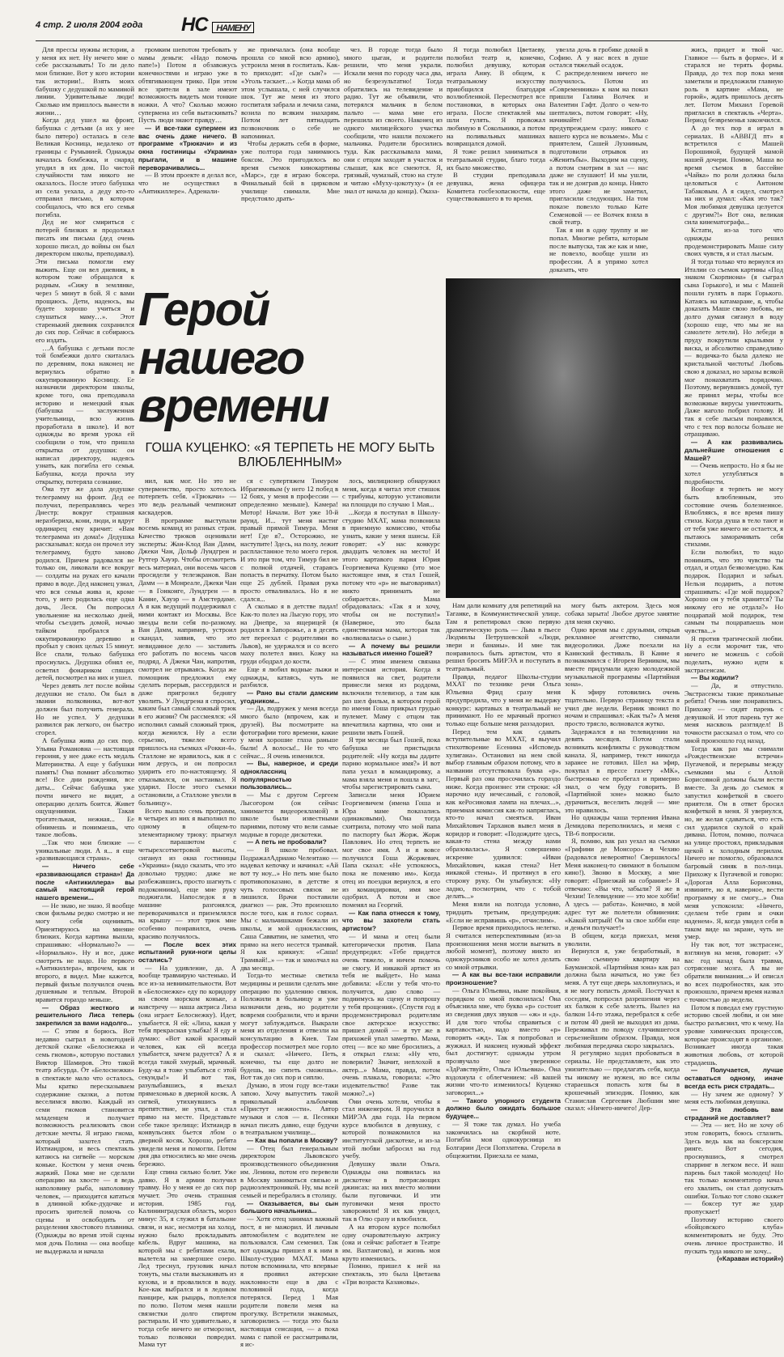4 стр. 2 июля 2004 года
НС НАМЕНУ
Для прессы нужны истории, а у меня их нет. Ну нечего мне о себе рассказывать! То ли дело мои близкие. Вот у кого истории так истории!.. Взять моих бабушку с дедушкой по маминой линии. Удивительные люди! Сколько им пришлось вынести в жизни…
Когда дед ушел на фронт, бабушка с детьми (а их у нее было пятеро) осталась в селе Великая Косница, недалеко от границы с Румынией. Однажды началась бомбежка, и снаряд угодил в их дом. По чистой случайности там никого не оказалось. После этого бабушка из села уехала, а деду кто-то отправил письмо, в котором сообщалось, что вся его семья погибла.
Дед не мог смириться с потерей близких и продолжал писать им письма (дед очень хорошо писал, до войны он был директором школы, преподавал). Эти письма помогли ему выжить. Еще он вел дневник, в котором тоже обращался к родным. «Сижу в землянке, через 5 минут в бой. Я с вами прощаюсь. Дети, надеюсь, вы будете хорошо учиться и слушаться маму…». Этот старенький дневник сохранился до сих пор. Сейчас я собираюсь его издать.
…А бабушка с детьми после той бомбежки долго скиталась по деревням, пока наконец не вернулась обратно в оккупированную Косницу. Ее назначили директором школы, кроме того, она преподавала историю и немецкий язык (бабушка — заслуженная учительница, всю жизнь проработала в школе). И вот однажды во время урока ей сообщили о том, что пришла открытка от дедушки: он написал директору, надеясь узнать, как погибла его семья. Бабушка, когда прочла эту открытку, потеряла сознание.
Она тут же дала дедушке телеграмму на фронт. Дед ее получил, переправляясь через Днестр: вокруг страшная неразбериха, кони, люди, и вдруг ординарец ему кричит: «Вам телеграмма из дома!» Дедушка рассказывал: когда он прочел эту телеграмму, будто заново родился. Причем радовался не только он, ликовали все вокруг — солдаты на руках его качали прямо в воде. Дед наконец узнал, что вся семья жива и, кроме того, у него родилась еще одна дочь, Леся. Он попросил увольнение на несколько дней, чтобы съездить домой, ночью тайком пробрался в оккупированную деревню и пробыл у своих целых 15 минут. Все спали, только бабушка проснулась. Дедушка обнял ее, осветил фонариком спящих детей, посмотрел на них и ушел.
Через девять лет после войны дедушки не стало. Он был в звании полковника, вот-вот должен был получить генерала. Но не успел. У дедушки развился рак легкого, он быстро сгорел.
А бабушка жива до сих пор. Ульяна Романовна — настоящая героиня, у нее даже есть медаль Материнства. А еще у бабушки память! Она помнит абсолютно все! Все дни рождения, все даты... Сейчас бабушка уже почти ничего не видит, а операцию делать боится. Живет ощущениями. Такая трогательная, нежная... Ее обнимешь и понимаешь, что такое любовь.
...Так что мои близкие — уникальные люди. А я... я еще «развивающаяся страна».
— Ничего себе «развивающаяся страна»! Да после «Антикиллера» вы самый настоящий герой нашего времени...
— Не знаю, не знаю. Я вообще свои фильмы редко смотрю и не могу себя оценивать. Ориентируюсь на мнение близких. Когда картина вышла, спрашиваю: «Нормально?» — «Нормально». Ну и все, даже смотреть не надо. Но первого «Антикиллера», впрочем, как и второго, я видел. Мне кажется, первый фильм получился очень душевным и теплым. Второй нравится гораздо меньше.
— Образ жесткого и решительного Лиса теперь закрепился за вами надолго...
— С этим я борюсь. Вот недавно сыграл в новогодней детской сказке «Белоснежка и семь гномов», которую поставил Виктор Шамиров. Это такой театр абсурда. От «Белоснежки» в спектакле мало что осталось. Мы кратко пересказываем содержание сказки, а потом веселимся вволю. Каждый из семи гномов становится младенцем и получает возможность реализовать свои детские мечты. Я играю гнома, который захотел стать Ихтиандром, и весь спектакль катаюсь на сигвейе — морском коньке. Костюм у меня очень жаркий. Пока мне не сделали операцию на хвосте — я ведь наполовину рыба, наполовину человек, — приходится кататься в длинной юбке-дудочке и просить зрителей помочь со сцены и освободить от разделения хвостового плавника. (Однажды во время этой сцены моя дочь Полина — она вообще не выдержала и начала
громким шепотом требовать у мамы деньги: «Надо помочь папе!») Потом я обзавожусь конечностями и играю уже в обтягивающем трико. При этом все зрители в зале имеют возможность видеть мои тонкие ножки. А что? Сколько можно супермена из себя вытаскивать? Пусть люди знают правду…
— И все-таки супермен из вас очень даже ничего. В программе «Трюкачи» и из окна гостиницы «Украина» прыгали, и в машине переворачивались...
— В этом проекте я делал все, что не осуществил в «Антикиллере». Адренали-
же примчалась (она вообще прошла со мной всю армию), устроила меня в госпиталь. Как-то приходит: «Где сын?» — «Уголь таскает…» Когда мама об этом услышала, с ней случился шок. Тут же меня из этого госпиталя забрала и лечила сама, возила по всяким знахарям. Потом лет пятнадцать позвоночник о себе не напоминал.
Чтобы держать себя в форме, уже полтора года занимаюсь боксом. Это пригодилось во время съемок кинокартины «Марс», где я играю боксера. Финальный бой в цирковом училище снимали. Мне предстояло драть-
чез. В городе тогда было много цыган, и родители решили, что меня украли. Искали меня по городу часа два, но безрезультатно! Тогда обратились на телевидение и радио. Тут же объявили, что потерялся мальчик в белом пальто — мама мне его перешила из своего. Наконец из одного милицейского участка сообщили, что нашли похожего мальчика. Родители бросились туда. Как рассказывала мама, они с отцом заходят в участок и слышат, как все смеются. Я, грязный, чумазый, стою на стуле и читаю «Муху-цокотуху» (я ее знал от начала до конца). Оказа-
Я тогда полюбил Цветаеву, полюбил театр и, конечно, полюбил девушку, которая играла Анну. В общем, к театральному искусству приобщился благодаря возлюбленной. Пересмотрел все постановки, в которых она играла. После спектаклей мы шли гулять. Я провожал любимую в Сокольники, а потом на поливальных машинах возвращался домой.
Я тоже решил заниматься в театральной студии, благо тогда их было множество.
В студии преподавала девушка, жена офицера Комитета госбезопасности, еще существовавшего в то время.
увезла дочь в гробике домой в Софию. А у нас всех в душе остался тяжелый осадок.
С распределением ничего не получилось. Потом из «Современника» к нам на показ пришли Галина Волчек и Валентин Гафт. Долго о чем-то шептались, потом говорят: «Ну, начинайте! Только предупреждаем сразу: никого с вашего курса не возьмем». Мы с приятелем, Сашей Лухниным, подготовили отрывок из «Женитьбы». Выходим на сцену, а потом смотрим в зал — нас даже не слушают! И мы ушли, так и не доиграв до конца. Никто этого даже не заметил, пригласили следующих. На том показе повезло только Кате Семеновой — ее Волчек взяла в свой театр.
Так я ни в одну труппу и не попал. Многие ребята, которым после выпуска, так же как и мне, не повезло, вообще ушли из профессии. А я упрямо хотел доказать, что
Герой нашего времени
ГОША КУЦЕНКО: «Я ТЕРПЕТЬ НЕ МОГУ БЫТЬ ВЛЮБЛЕННЫМ»
нил, как мог. Но это не суперменство, просто хотелось потерпеть себя. «Трюкачи» — это ведь реальный чемпионат каскадеров.
В программе выступали восемь команд из разных стран. Качество трюков оценивали эксперты: Жан-Клод Ван Дамм, Джеки Чан, Дольф Лундгрен и Рутгер Хауэр. Чтобы отсмотреть весь материал, они восемь часов просидели у телеэкранов. Ван Дамм — в Монреале, Джеки Чан — в Гонконге, Лундгрен — в Канне, Хауэр — в Амстердаме. А я как ведущий поддерживал с ними контакт из Москвы. Все звезды вели себя по-разному. Ван Дамм, например, устроил скандал, заявив, что это невиданное дело — заставить его работать по восемь часов подряд. А Джеки Чан, напротив, смотрел не отрываясь. Когда же помощник предложил ему сделать перерыв, рассердился и даже пригрозил беднягу уволить. У Лундгрена я спросил, каким был самый сложный трюк в его жизни? Он рассмеялся: «Я исполнил самый сложный трюк, когда женился. Ну а если серьезно, тяжелее всего пришлось на съемках «Рокки-4». Сталлоне не нравилось, как я с ним дерусь, и он попросил ударить его по-настоящему. Я отказывался, он настаивал. Я ударил. После этого съемки остановили, а Сталлоне увезли в больницу».
Всего вышло семь программ, в четырех из них я выполнил по одному в общем-то элементарному трюку: прыгнул с парашютом с четырехсотметровой высоты, сиганул из окна гостиницы «Украина» (надо сказать, что это довольно трудно: даже не разбежавшись, просто шагнуть с подоконника), еще мне руку поджигали. Напоследок я в машине разгонялся, переворачивался и приземлялся на крышу — этот трюк мне особенно понравился, очень красиво получилось.
— После всех этих испытаний руки-ноги целы остались?
— На удивление, да. А вообще травмирую частенько. И все из-за невнимательности. Вот в «Белоснежке» еду по коридору на своем морском коньке, а навстречу — наша актриса Лиза (она играет Белоснежку). Идет, улыбается. Я ей: «Лиза, какая у тебя прекрасная улыбка! Я еду и думаю: «Вот какой красивый человек, как ей всегда улыбается, зачем радуется? А я всегда такой хмурый, мрачный. Буду-ка я тоже улыбаться с этой секунды!» И вот так, разулыбавшись, я въехал прямехонько в дверной косяк. А сигвей, утихнувшись в препятствие, не упал, а стал прямо на месте. Представьте себе такое зрелище: Ихтиандр в конвульсиях бьется лбом о дверной косяк. Хорошо, ребята увидели меня и помогли. Потом дня два относились ко мне очень бережно.
Еще спина сильно болит. Уже давно. Я в армии получил травму. Но у меня ее до сих пор мучает. Это очень страшная история. 1985 год. Калининградская область, мороз минус 35, я служил в батальоне связи, и нас, несмотря на холод, нужно было прокладывать кабель. Вдруг машина, на которой мы с ребятами ехали, вылетела на замерзшее озеро. Лед треснул, грузовик начал тонуть, мы стали выскакивать из кузова, и я провалился в воду. Кое-как выбрался и в ледовом панцире, как рыцарь, поплелся по полю. Потом меня нашли связистки долго спиртом растирали. И что удивительно, я тогда себе ничего не отморозил, только позвонки повредил. Мама тут
ся с супертяжем Тимуром Ибрагимовым (у него 12 побед в 12 боях, у меня в профессии — определенно меньше). Камера! Мотор! Начали. Вот уже 10-й раунд. И... тут меня настиг правый прямой Тимура. Меня нет! Где я?.. Осторожно, не наступите! Здесь, на полу, лежит распластанное тело моего героя. И это при том, что Тимур бил не с полной отдачей, стараясь попасть в перчатку. Потом было еще 25 дублей. Правая рука просто отваливалась. Но я не сдался...
А сколько я в детстве падал! Как-то полез на Лысую гору, это на Днепре, за ящерицей (я родился в Запорожье, а в десять лет переехал с родителями во Львов), не удержался и со всего маху полетел вниз. Кожу на груди ободрал до кости.
Еще я любил водные лыжи и однажды, катаясь, чуть не разбился.
— Рано вы стали дамским угодником...
— Да, подружек у меня всегда много было (впрочем, как и друзей). Вы посмотрите на фотографии того времени, какие у меня хорошие глаза раньше были! А волосы!.. Не то что сейчас... Я очень изменился.
— Вы, наверное, и среди одноклассниц популярностью пользовались...
— Мы с другом Сергеем Лысогором (он сейчас занимается видеорекламой) в школе были известными парнями, потому что вели самые модные в городе дискотеки.
— А петь не пробовали?
— В школе пробовал. ПодражалАдриано Челентано — надевал кепочку и начинал: «Ай вот ту ноу...» Но петь мне было противопоказано, в детстве я чуть голосовых связок не лишился. Врачи поставили диагноз — рак. Это произошло после того, как я голос сорвал. Мы с мальчишками бежали из школы, и мой одноклассник, Саша Савватин, не заметил, что прямо на него несется трамвай. Я как крикнул: «Саша! Трамвай!..» — так и замолчал на два месяца.
Тогда-то местные светила медицины и решили сделать мне операцию по удалению связок. Положили в больницу и уже назначили день, но родители вовремя сообразили, что и врачи могут заблуждаться. Выкрали меня из отделения и отвезли на консультацию в Киев. Там профессор посмотрел мое горло и сказал: «Ничего. Петь, конечно, ты еще долго не будешь, но сипеть сможешь». Вот так до сих пор и сиплю.
Думаю, в этом году все-таки запою. Хочу выпустить такой прикольный альбомчик «Пристут нежности». Автор музыки и слов — я. Песенки начал писать давно, еще будучи в театральном училище...
— Как вы попали в Москву?
— Отец был генеральным директором Львовского производственного объединения им. Ленина, потом его перевели в Москву заниматься связью и радиоэлектроникой. Ну, мы всей семьей и перебрались в столицу.
— Оказывается, вы сын большого начальника...
— Хотя отец занимал важный пост, я не мажорил. И личным автомобилем с водителем не пользовался. Сам семенил. Так вот однажды пришел я к ним в Школу-студию МХАТ. Мама потом вспоминала, что впервые я проявил актерские наклонности еще в два с половиной года, когда потерялся. Перед 1 Мая родители повели меня на прогулку. Встретили знакомых, заговорились — тогда это была настоящая сенсация, — а пока мама с папой ее рассматривали, я ис-
лось, милиционер обнаружил меня, когда я читал этот стишок с трибуны, которую установили на площади по случаю 1 Мая...
...Когда я поступал в Школу-студию МХАТ, мама позвонила в приемную комиссию, чтобы узнать, какие у меня шансы. Ей говорят: «У нас конкурс двадцать человек на место! И этого картавого парня Юрия Георгиевича Куценко (это мое настоящее имя, я стал Гошей, потому что «р» не выговаривал) никто принимать не собирается». Мама обрадовалась: «Так я и хочу, чтобы он не поступил!» (Наверное, это была единственная мама, которая так «волновалась» о сыне.)
— А почему вы решили называться именно Гошей?
— С этим именем связана интересная история. Когда я появился на свет, родители принесли меня из роддома, включили телевизор, а там как раз шел фильм, в котором герой по имени Гоша прикрыл грудью пулемет. Маму с отцом так впечатлила картина, что они и решили звать Гошей.
Я три месяца был Гошей, пока бабушка не пристыдила родителей: «Ну когда вы дадите парню нормальное имя?» И вот папа уехал в командировку, а мама взяла меня и пошла в загс, чтобы зарегистрировать сына.
Записали меня Юрием Георгиевичем (имена Гоша и Юра маме показались одинаковыми). Она тогда схитрила, потому что мой папа по паспорту был Жорж. Жорж Павлович. Но отец терпеть не мог свое имя. А и я вовсе получился Гоша Жоржевич. Папа сказал: «Не успокоюсь, пока не поменяю им». Когда отец из поездки вернулся, я его из командировки, имя мое одобрил. А потом и свое поменял на Георгий.
— Как папа отнесся к тому, что вы захотели стать артистом?
— И мама и отец были категорически против. Папа предупредил: «Тебе придется очень тяжело, и ничем помочь не смогу. И никакой артист из тебя не выйдет». Но мама добавила: «Если у тебя что-то получится, даю слово — поднимусь на сцену и попрошу у тебя прощения». (Спустя год я продемонстрировал родителям свое актерское искусство: пришел домой — и тут же в прихожей упал замертво. Мама, отец — все ко мне бросились, а я открыл глаза: «Ну что, поверили? Значит, неплохой я актер...» Мама, правда, потом очень плакала, говорила: «Это издевательство! Разве так можно?..»)
Они очень хотели, чтобы я стал инженером. Я проучился в МИРЭА два года. На первом курсе влюбился в девушку, с которой познакомился на институтской дискотеке, и из-за этой любви забросил на год учебу.
Девушку звали Ольга. Однажды она появилась на дискотеке в потрясающих джинсах: на них вместо молнии были пуговички. И эти пуговички меня просто заворожили! Я их как увидел, так в Олю сразу и влюбился.
А на втором курсе полюбил одну очаровательную актрису (она и сейчас работает в Театре им. Вахтангова), и жизнь моя круто изменилась.
Помню, пришел к ней на спектакль, это была Цветаева «Три возраста Казановы».
Нам дали комнату для репетиций на Таганке, в Коммунистической улице. Там я репетировал свою первую драматическую роль — Льва в пьесе Людмилы Петрушевской «Люди, звери и бананы». И мне так понравилось быть артистом, что я решил бросить МИРЭА и поступать в театральный.
Правда, педагог Школы-студии МХАТ по технике речи Ольга Юльевна Фрид сразу меня предупредила, что у меня не выдержу конкурс: картавых в театральный не принимают. Но ее мрачный прогноз только еще больше меня раззадорил.
Перед тем как сдавать вступительные во МХАТ, я выучил стихотворение Есенина «Исповедь хулигана». Остановил на нем свой выбор главным образом потому, что в названии отсутствовала буква «р». Первый раз она просочилась гораздо ниже. Когда произнес эти строки: «Я нарочно иду нечесаный, с головой, как кеРосиновая лампа на плечах...», приемная комиссия как-то напряглась, кто-то начал смеяться. Иван Михайлович Тарханов вывел меня в коридор и говорит: «Подождите здесь, какая-то стена между нами образовалась». Я совершенно искренне удивился: «Иван Михайлович, какая стена? Нет никакой стены». И протянул в его сторону руку. Он улыбнулся: «Ну ладно, посмотрим, что с тобой делать...»
Меня взяли на полгода условно, тридцать третьим, предупредив: «Если не исправишь «р», отчислим».
Первое время приходилось нелегко. Я считался неперспективным (из-за произношения меня могли выгнать в любой момент), поэтому никто из однокурсников особо не хотел делать со мной отрывки.
— А как вы все-таки исправили произношение?
— Ольга Юльевна, ныне покойная, порядком со мной повозилась! Она объяснила мне, что буква «р» состоит из сведения двух звуков — «ж» и «д». И для того чтобы справиться с картавостью, надо вместо «р» говорить «жд». Так я попробовал и жужжал. И наконец нужный эффект был достигнут: однажды утром прозвучало мое уверенное «ЗдРавствуйте, Ольга Юльевна». Она вздохнула с облегчением: «В вашей жизни что-то изменилось! Куценко заговорил...»
— Такого упорного студента должно было ожидать большое будущее...
— Я тоже так думал. Но учеба закончилась на скорбной ноте. Погибла моя однокурсница из Болгарии Деси Попзлатева. Сгорела в общежитии. Приехала ее мама,
могу быть актером. Здесь моя собака зарыта! Любое другое занятие для меня скучно.
Одно время мы с друзьями, открыв рекламное агентство, снимали видеоролики. Даже поехали на Каннский фестиваль. В Канне я познакомился с Игорем Верником, мы вместе придумали идею молодежной музыкальной программы «Партийная зона».
К эфиру готовились очень тщательно. Первую страницу текста я учил две недели. Верник звонил по ночам и спрашивал: «Как ты?» А меня просто трясло, волновался жутко.
Задержался я на телевидении на девять месяцев. Потом стали возникать конфликты с руководством канала. Я, например, текст никогда заранее не готовил. Шел на эфир, покупал в прессе газету «МК», быстренько ее пробегал и примерно знал, о чем буду говорить. В «Партийной зоне» можно было дурачиться, веселить людей — мне это нравилось.
Но однажды чаша терпения Ивана Демидова переполнилась, и меня с ТВ-6 попросили.
Я, помню, как раз уехал на съемки «Графини де Монсоро» в Чехию (радовался невероятно! Свершилось! Меня наконец-то снимают в большом кино!). Звоню в Москву, а мне говорят: «Приезжай на собрание!» Я отвечаю: «Вы что, забыли? Я же в Чехии! Телевидение — это мое хобби! А здесь — работа». Конечно, в мой адрес тут же полетели обвинения: «Какой хитрый! Он за свое хобби еще и деньги получает!»
В общем, когда приехал, меня уволили.
Вернулся я, уже безработный, в свою съемную квартиру на Бауманской. «Партийная зона» как раз должна была начаться, но уже без меня. А тут еще дверь захлопнулась, и я не могу попасть домой. Постучал к соседям, попросил разрешения через их балкон к себе залезть. Вылез на балкон 14-го этажа, перебрался к себе и потом 40 дней не выходил из дома. Переживал по поводу случившегося серьезнейшим образом. Правда, моя любимая передачка скоро закрылась.
Я регулярно ходил пробоваться в сериалы. Не представляете, как это унизительно — предлагать себя, когда ты никому не нужен, но все силы стараешься попасть хотя бы в крошечный эпизодик. Помню, как Станислав Сергеевич Любшин мне сказал: «Ничего-ничего! Дер-
жись, придет и твой час. Главное — быть в форме». И я старался не терять формы. Правда, до тех пор пока меня заметили и предложили главную роль в картине «Мама, не горюй», ждать пришлось десять лет. Потом Михаил Горевой пригласил в спектакль «Черта». Период безвременья закончился.
А до тех пор я играл в сериалах. В «АВВГД пт» я встретился с Машей Порошиной, будущей мамой нашей дочери. Помню, Маша во время съемок в бассейне «Чайка» по роли должна была целоваться с Антоном Табаковым. А я сидел, смотрел на них и думал: «Как это так? Моя любимая девушка целуется с другим?!» Вот она, великая сила кинематографа...
Кстати, из-за того что однажды решил продемонстрировать Маше силу своих чувств, я и стал лысым.
Я тогда только что вернулся из Италии со съемок картины «Под знаком Скорпиона» (я сыграл сына Горького), и мы с Машей пошли гулять в парк Горького. Катаясь на катамаране, я, чтобы доказать Маше свою любовь, не долго думая сиганул в воду (хорошо еще, что мы не на самолете летели). Но лебеди в пруду покрутили крыльями у виска, и абсолютно справедливо — водичка-то была далеко не кристальной чистоты! Любовь свою я доказал, но заразы всякой мог понахватать порядочно. Поэтому, вернувшись домой, тут же принял меры, чтобы все возможные вирусы уничтожить. Даже наголо побрил голову. И так я себе лысым понравился, что с тех пор волосы больше не отращиваю.
— А как развивались дальнейшие отношения с Машей?
— Очень непросто. Но я бы не хотел углубляться в подробности.
Вообще я терпеть не могу быть влюбленным, это состояние очень болезненное. Влюбляясь, я все время пишу стихи. Когда душа в тело тают и от тебя уже ничего не остается, я пытаюсь заморачивать себя стихами.
Если полюбил, то надо понимать, что это чувство ты отдал, и отдал безвозмездно. Как подарок. Подарил и забыл. Нельзя подарить, а потом спрашивать: «Где мой подарок? Хорошо он у тебя хранится? Ты никому его не отдала?» Но поцарапай мой подарок, тем самым ты поцарапаешь мои чувства...»
Я против трагической любви. Ну а если морочит так, что ничего не можешь с собой поделать, нужно идти к экстрасенсам.
— Вы ходили?
— Да, и отпустило. Экстрасенсы такие прикольные ребята! Очень мне понравились. Прихожу — сидят парень с девушкой. И этот парень тут же меня насквозь разглядел! В точности рассказал о том, что со мной произошло год назад.
Тогда как раз мы снимали «Рождественские встречи» Пугачевой, и перерывы между съемками мы с Аллой Борисовной должны были вести вместе. За день до съемок я запустил конфеткой в своего приятеля. Он в ответ бросил конфеткой в меня. Я увернулся, но, не желая сдаваться, что есть сил ударился скулой о край дивана. Потом, помню, полчаса на улице простоял, прикладывая щекой к холодным перилам. Ничего не помогло, образовался багровый синяк в пол-лица. Прихожу к Пугачевой и говорю: «Дорогая Алла Борисовна, извините, но я, наверное, вести программу я не смогу...» Она меня успокоила: «Ничего, сделаем тебе грим и очки наденем». Я, когда увидел себя в таком виде на экране, чуть не умер.
Ну так вот, тот экстрасенс, взглянув на меня, говорит: «У вас год назад была травма, сотрясение мозга. А вы не обратили внимания...» И описал во всех подробностях, как это произошло, причем время назвал с точностью до недели.
Потом я поведал ему грустную историю своей любви, и он мне быстро разъяснил, что к чему. На уровне химических процессов, которые происходят в организме. Возникает иногда такая животная любовь, от которой страдаешь.
— Получается, лучше оставаться одному, иначе всегда есть риск страдать...
— Ну зачем же одному? У меня есть любимая девушка.
— Эта любовь вам страданий не доставляет?
— Эта — нет. Но не хочу об этом говорить, боюсь сглазить. Здесь ведь как на боксерском ринге. Вот сегодня, проснувшись, я смотрел спарринг в легком весе. И наш парень был такой молодец! Но так только комментатор начал его хвалить, он стал допускать ошибки. Только тот слово скажет — боксер тут же удар пропускает!
Поэтому историю своего «бойцовского клуба» комментировать не буду. Это очень личное пространство. И пускать туда никого не хочу...
(«Караван историй»)